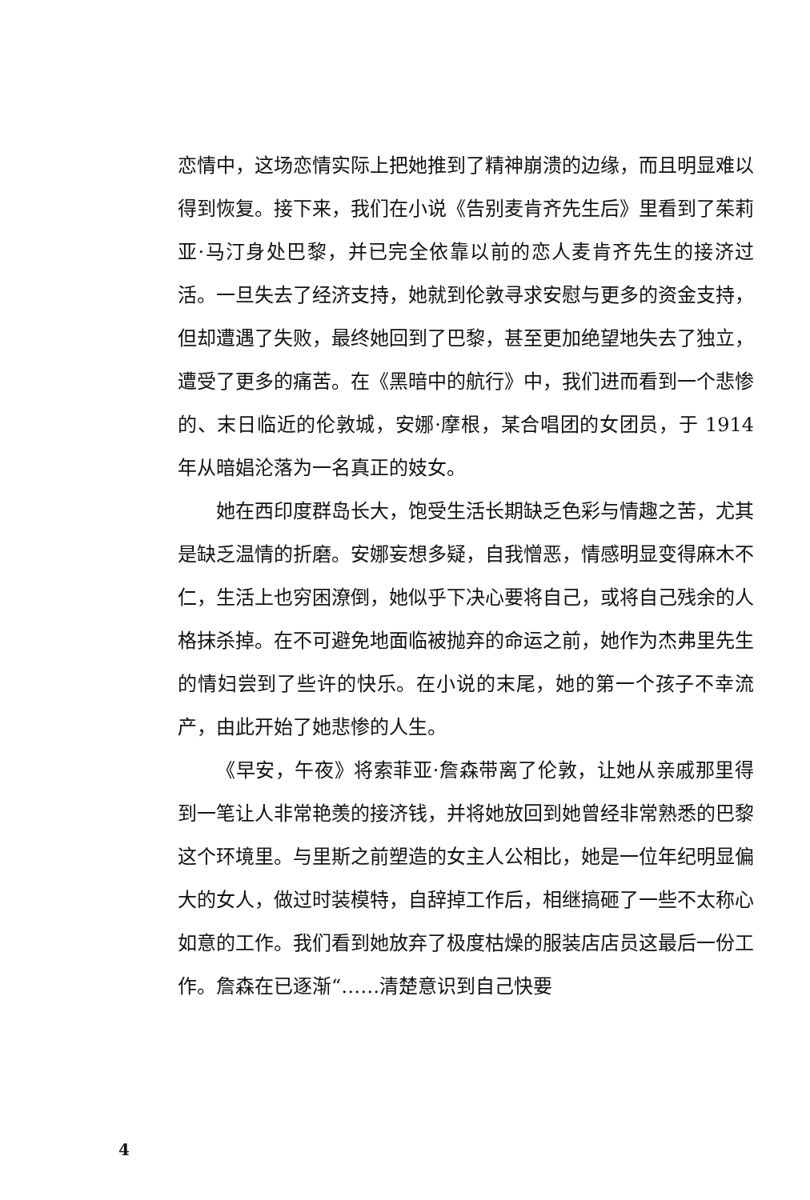恋情中，这场恋情实际上把她推到了精神崩溃的边缘，而且明显难以得到恢复。接下来，我们在小说《告别麦肯齐先生后》里看到了茱莉亚·马汀身处巴黎，并已完全依靠以前的恋人麦肯齐先生的接济过活。一旦失去了经济支持，她就到伦敦寻求安慰与更多的资金支持，但却遭遇了失败，最终她回到了巴黎，甚至更加绝望地失去了独立，遭受了更多的痛苦。在《黑暗中的航行》中，我们进而看到一个悲惨的、末日临近的伦敦城，安娜·摩根，某合唱团的女团员，于 1914 年从暗娼沦落为一名真正的妓女。
她在西印度群岛长大，饱受生活长期缺乏色彩与情趣之苦，尤其是缺乏温情的折磨。安娜妄想多疑，自我憎恶，情感明显变得麻木不仁，生活上也穷困潦倒，她似乎下决心要将自己，或将自己残余的人格抹杀掉。在不可避免地面临被抛弃的命运之前，她作为杰弗里先生的情妇尝到了些许的快乐。在小说的末尾，她的第一个孩子不幸流产，由此开始了她悲惨的人生。
《早安，午夜》将索菲亚·詹森带离了伦敦，让她从亲戚那里得到一笔让人非常艳羡的接济钱，并将她放回到她曾经非常熟悉的巴黎这个环境里。与里斯之前塑造的女主人公相比，她是一位年纪明显偏大的女人，做过时装模特，自辞掉工作后，相继搞砸了一些不太称心如意的工作。我们看到她放弃了极度枯燥的服装店店员这最后一份工作。詹森在已逐渐“……清楚意识到自己快要
4